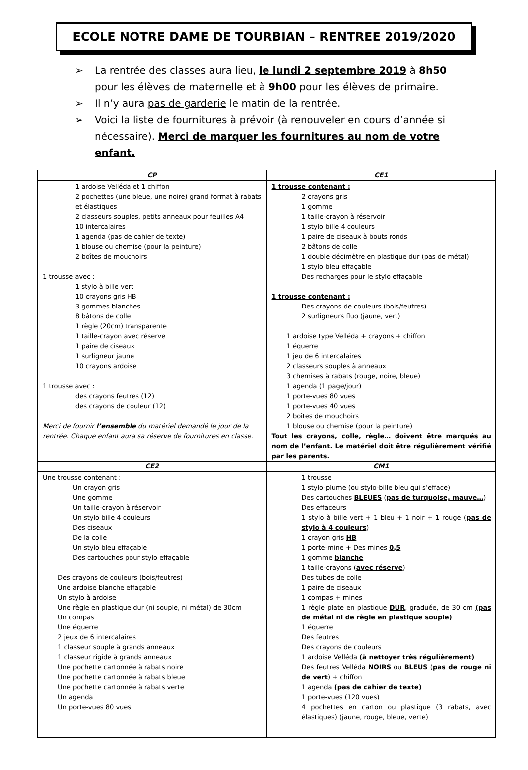ECOLE NOTRE DAME DE TOURBIAN – RENTREE 2019/2020
➢ La rentrée des classes aura lieu, le lundi 2 septembre 2019 à 8h50 pour les élèves de maternelle et à 9h00 pour les élèves de primaire.
➢ Il n’y aura pas de garderie le matin de la rentrée.
➢ Voici la liste de fournitures à prévoir (à renouveler en cours d’année si nécessaire). Merci de marquer les fournitures au nom de votre enfant.
| CP | CE1 |
| --- | --- |
| 1 ardoise Velléda et 1 chiffon 2 pochettes (une bleue, une noire) grand format à rabats et élastiques 2 classeurs souples, petits anneaux pour feuilles A4 10 intercalaires 1 agenda (pas de cahier de texte) 1 blouse ou chemise (pour la peinture) 2 boîtes de mouchoirs 1 trousse avec : 1 stylo à bille vert 10 crayons gris HB 3 gommes blanches 8 bâtons de colle 1 règle (20cm) transparente 1 taille-crayon avec réserve 1 paire de ciseaux 1 surligneur jaune 10 crayons ardoise 1 trousse avec : des crayons feutres (12) des crayons de couleur (12) Merci de fournir l’ensemble du matériel demandé le jour de la rentrée. Chaque enfant aura sa réserve de fournitures en classe. | 1 trousse contenant : 2 crayons gris 1 gomme 1 taille-crayon à réservoir 1 stylo bille 4 couleurs 1 paire de ciseaux à bouts ronds 2 bâtons de colle 1 double décimètre en plastique dur (pas de métal) 1 stylo bleu effaçable Des recharges pour le stylo effaçable 1 trousse contenant : Des crayons de couleurs (bois/feutres) 2 surligneurs fluo (jaune, vert) 1 ardoise type Velléda + crayons + chiffon 1 équerre 1 jeu de 6 intercalaires 2 classeurs souples à anneaux 3 chemises à rabats (rouge, noire, bleue) 1 agenda (1 page/jour) 1 porte-vues 80 vues 1 porte-vues 40 vues 2 boîtes de mouchoirs 1 blouse ou chemise (pour la peinture) Tout les crayons, colle, règle… doivent être marqués au nom de l’enfant. Le matériel doit être régulièrement vérifié par les parents. |
| CE2 | CM1 |
| Une trousse contenant : Un crayon gris Une gomme Un taille-crayon à réservoir Un stylo bille 4 couleurs Des ciseaux De la colle Un stylo bleu effaçable Des cartouches pour stylo effaçable Des crayons de couleurs (bois/feutres) Une ardoise blanche effaçable Un stylo à ardoise Une règle en plastique dur (ni souple, ni métal) de 30cm Un compas Une équerre 2 jeux de 6 intercalaires 1 classeur souple à grands anneaux 1 classeur rigide à grands anneaux Une pochette cartonnée à rabats noire Une pochette cartonnée à rabats bleue Une pochette cartonnée à rabats verte Un agenda Un porte-vues 80 vues | 1 trousse 1 stylo-plume (ou stylo-bille bleu qui s’efface) Des cartouches BLEUES ( pas de turquoise, mauve… ) Des effaceurs 1 stylo à bille vert + 1 bleu + 1 noir + 1 rouge ( pas de stylo à 4 couleurs ) 1 crayon gris HB 1 porte-mine + Des mines 0,5 1 gomme blanche 1 taille-crayons ( avec réserve ) Des tubes de colle 1 paire de ciseaux 1 compas + mines 1 règle plate en plastique DUR , graduée, de 30 cm (pas de métal ni de règle en plastique souple) 1 équerre Des feutres Des crayons de couleurs 1 ardoise Velléda (à nettoyer très régulièrement) Des feutres Velléda NOIRS ou BLEUS ( pas de rouge ni de vert ) + chiffon 1 agenda (pas de cahier de texte) 1 porte-vues (120 vues) 4 pochettes en carton ou plastique (3 rabats, avec élastiques) ( jaune , rouge , bleue , verte ) |